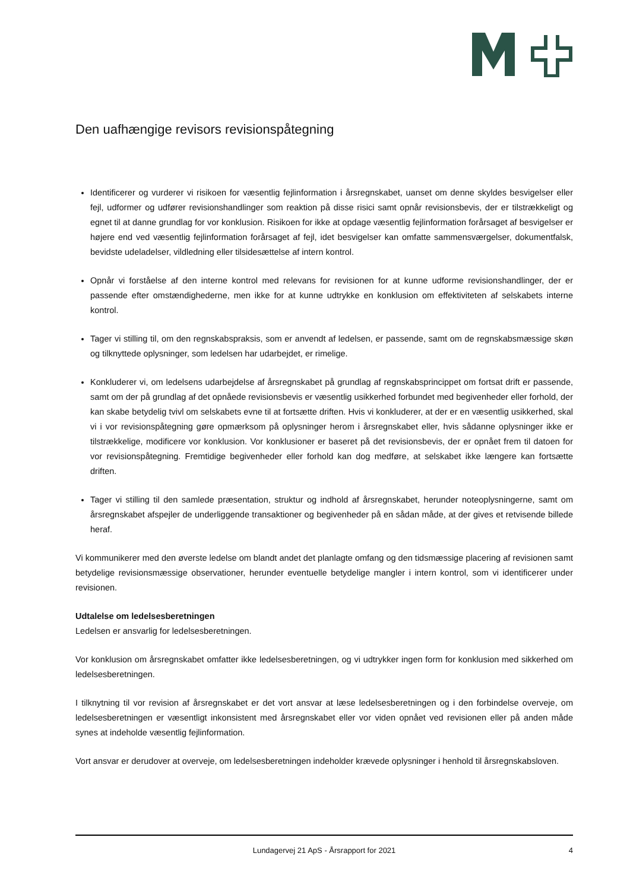Den uafhængige revisors revisionspåtegning
Identificerer og vurderer vi risikoen for væsentlig fejlinformation i årsregnskabet, uanset om denne skyldes besvigelser eller fejl, udformer og udfører revisionshandlinger som reaktion på disse risici samt opnår revisionsbevis, der er tilstrækkeligt og egnet til at danne grundlag for vor konklusion. Risikoen for ikke at opdage væsentlig fejlinformation forårsaget af besvigelser er højere end ved væsentlig fejlinformation forårsaget af fejl, idet besvigelser kan omfatte sammensværgelser, dokumentfalsk, bevidste udeladelser, vildledning eller tilsidesættelse af intern kontrol.
Opnår vi forståelse af den interne kontrol med relevans for revisionen for at kunne udforme revisionshandlinger, der er passende efter omstændighederne, men ikke for at kunne udtrykke en konklusion om effektiviteten af selskabets interne kontrol.
Tager vi stilling til, om den regnskabspraksis, som er anvendt af ledelsen, er passende, samt om de regnskabsmæssige skøn og tilknyttede oplysninger, som ledelsen har udarbejdet, er rimelige.
Konkluderer vi, om ledelsens udarbejdelse af årsregnskabet på grundlag af regnskabsprincippet om fortsat drift er passende, samt om der på grundlag af det opnåede revisionsbevis er væsentlig usikkerhed forbundet med begivenheder eller forhold, der kan skabe betydelig tvivl om selskabets evne til at fortsætte driften. Hvis vi konkluderer, at der er en væsentlig usikkerhed, skal vi i vor revisionspåtegning gøre opmærksom på oplysninger herom i årsregnskabet eller, hvis sådanne oplysninger ikke er tilstrækkelige, modificere vor konklusion. Vor konklusioner er baseret på det revisionsbevis, der er opnået frem til datoen for vor revisionspåtegning. Fremtidige begivenheder eller forhold kan dog medføre, at selskabet ikke længere kan fortsætte driften.
Tager vi stilling til den samlede præsentation, struktur og indhold af årsregnskabet, herunder noteoplysningerne, samt om årsregnskabet afspejler de underliggende transaktioner og begivenheder på en sådan måde, at der gives et retvisende billede heraf.
Vi kommunikerer med den øverste ledelse om blandt andet det planlagte omfang og den tidsmæssige placering af revisionen samt betydelige revisionsmæssige observationer, herunder eventuelle betydelige mangler i intern kontrol, som vi identificerer under revisionen.
Udtalelse om ledelsesberetningen
Ledelsen er ansvarlig for ledelsesberetningen.
Vor konklusion om årsregnskabet omfatter ikke ledelsesberetningen, og vi udtrykker ingen form for konklusion med sikkerhed om ledelsesberetningen.
I tilknytning til vor revision af årsregnskabet er det vort ansvar at læse ledelsesberetningen og i den forbindelse overveje, om ledelsesberetningen er væsentligt inkonsistent med årsregnskabet eller vor viden opnået ved revisionen eller på anden måde synes at indeholde væsentlig fejlinformation.
Vort ansvar er derudover at overveje, om ledelsesberetningen indeholder krævede oplysninger i henhold til årsregnskabsloven.
Lundagervej 21 ApS - Årsrapport for 2021 4